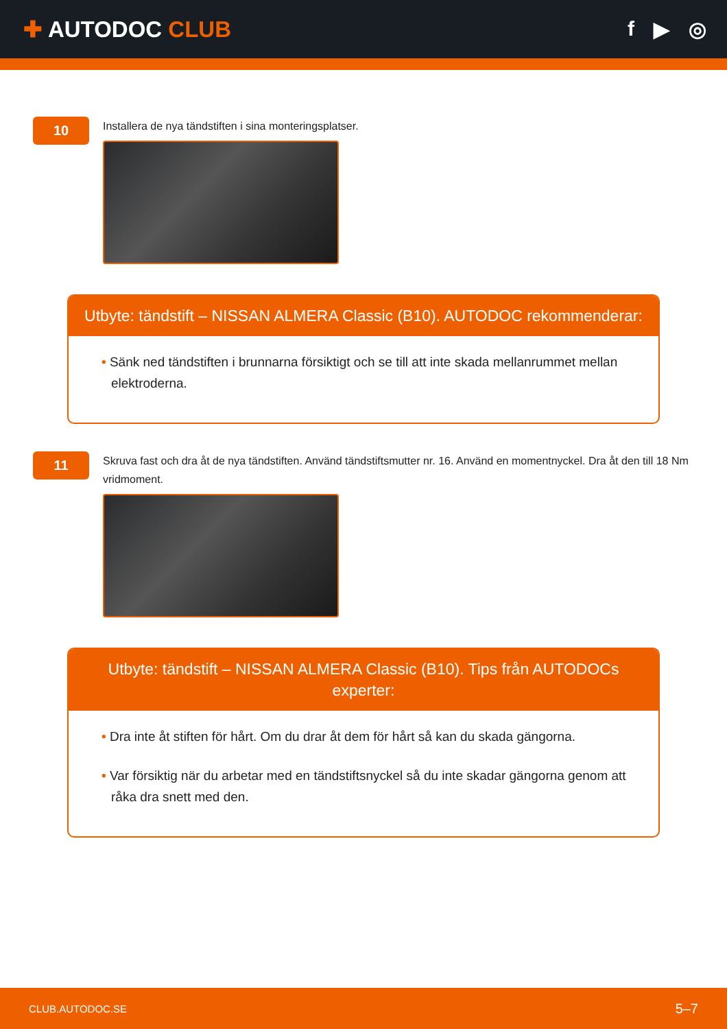✚ AUTODOC CLUB f ▶ ◎
10
Installera de nya tändstiften i sina monteringsplatser.
Utbyte: tändstift – NISSAN ALMERA Classic (B10). AUTODOC rekommenderar:
• Sänk ned tändstiften i brunnarna försiktigt och se till att inte skada mellanrummet mellan elektroderna.
11
Skruva fast och dra åt de nya tändstiften. Använd tändstiftsmutter nr. 16. Använd en momentnyckel. Dra åt den till 18 Nm vridmoment.
Utbyte: tändstift – NISSAN ALMERA Classic (B10). Tips från AUTODOCs experter:
• Dra inte åt stiften för hårt. Om du drar åt dem för hårt så kan du skada gängorna.
• Var försiktig när du arbetar med en tändstiftsnyckel så du inte skadar gängorna genom att råka dra snett med den.
CLUB.AUTODOC.SE 5–7